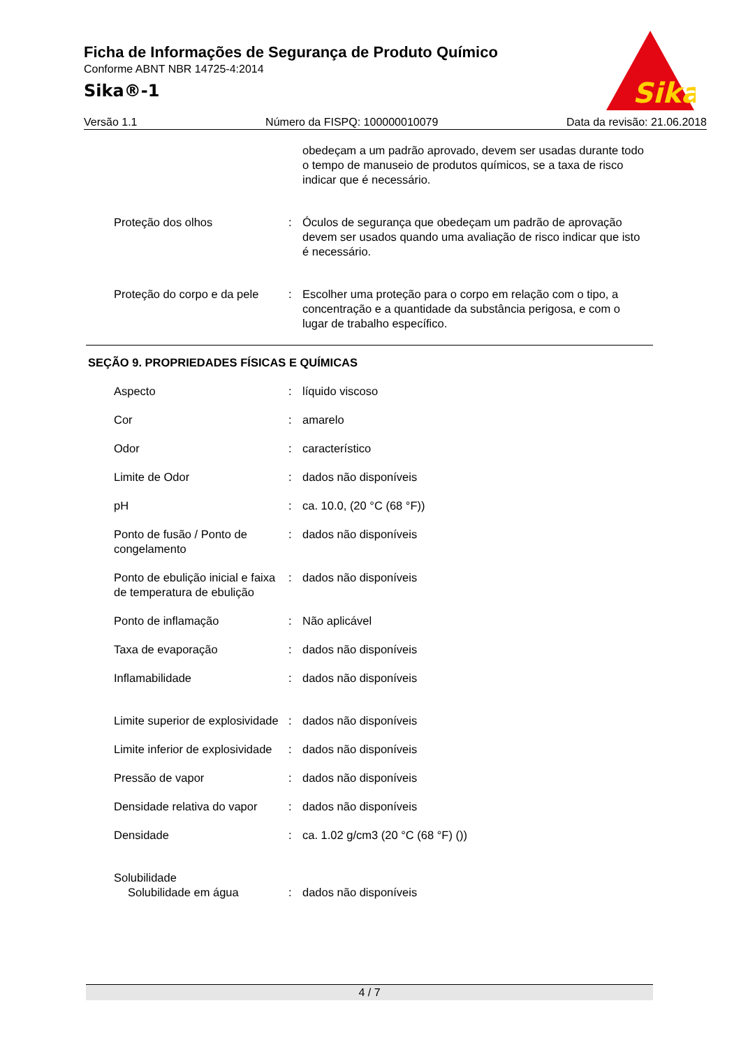Ficha de Informações de Segurança de Produto Químico
Conforme ABNT NBR 14725-4:2014
Sika®-1
Sika
Versão 1.1 Número da FISPQ: 100000010079 Data da revisão: 21.06.2018
obedeçam a um padrão aprovado, devem ser usadas durante todo o tempo de manuseio de produtos químicos, se a taxa de risco indicar que é necessário.
Proteção dos olhos : Óculos de segurança que obedeçam um padrão de aprovação devem ser usados quando uma avaliação de risco indicar que isto é necessário.
Proteção do corpo e da pele
: Escolher uma proteção para o corpo em relação com o tipo, a concentração e a quantidade da substância perigosa, e com o lugar de trabalho específico.
SEÇÃO 9. PROPRIEDADES FÍSICAS E QUÍMICAS
Aspecto : líquido viscoso
Cor : amarelo
Odor : característico
Limite de Odor : dados não disponíveis
pH : ca. 10.0, (20 °C (68 °F))
Ponto de fusão / Ponto de congelamento
: dados não disponíveis
Ponto de ebulição inicial e faixa de temperatura de ebulição
: dados não disponíveis
Ponto de inflamação : Não aplicável
Taxa de evaporação : dados não disponíveis
Inflamabilidade : dados não disponíveis
Limite superior de explosividade
: dados não disponíveis
Limite inferior de explosividade
: dados não disponíveis
Pressão de vapor : dados não disponíveis
Densidade relativa do vapor
: dados não disponíveis
Densidade : ca. 1.02 g/cm3 (20 °C (68 °F) ())
Solubilidade
Solubilidade em água : dados não disponíveis
4 / 7